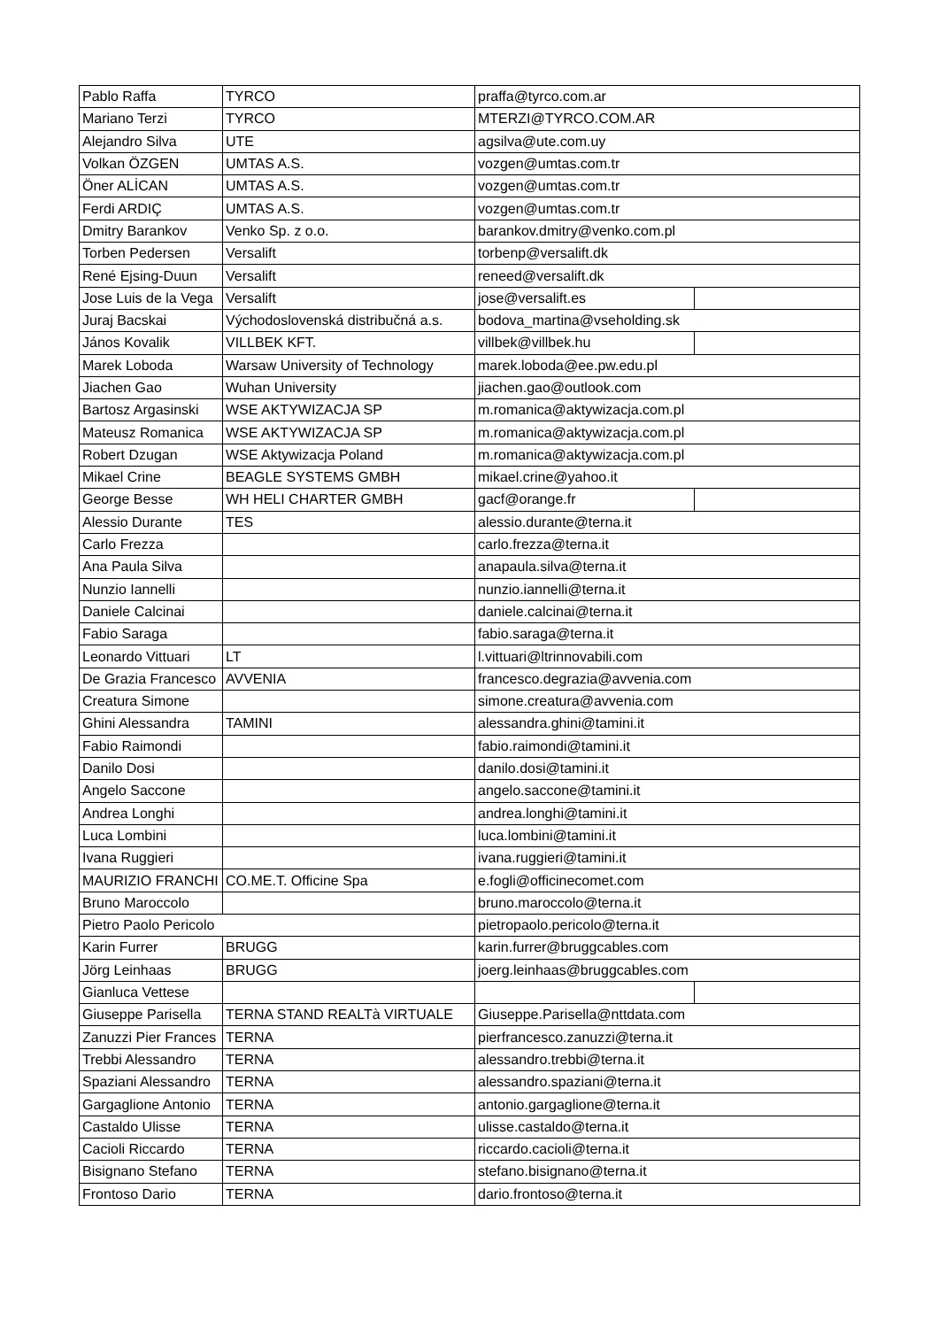| Pablo Raffa | TYRCO | praffa@tyrco.com.ar | |
| Mariano Terzi | TYRCO | MTERZI@TYRCO.COM.AR | |
| Alejandro Silva | UTE | agsilva@ute.com.uy | |
| Volkan ÖZGEN | UMTAS A.S. | vozgen@umtas.com.tr | |
| Öner ALİCAN | UMTAS A.S. | vozgen@umtas.com.tr | |
| Ferdi ARDIÇ | UMTAS A.S. | vozgen@umtas.com.tr | |
| Dmitry Barankov | Venko Sp. z o.o. | barankov.dmitry@venko.com.pl | |
| Torben Pedersen | Versalift | torbenp@versalift.dk | |
| René Ejsing-Duun | Versalift | reneed@versalift.dk | |
| Jose Luis de la Vega | Versalift | jose@versalift.es | |
| Juraj Bacskai | Východoslovenská distribučná a.s. | bodova_martina@vseholding.sk | |
| János Kovalik | VILLBEK KFT. | villbek@villbek.hu | |
| Marek Loboda | Warsaw University of Technology | marek.loboda@ee.pw.edu.pl | |
| Jiachen Gao | Wuhan University | jiachen.gao@outlook.com | |
| Bartosz Argasinski | WSE AKTYWIZACJA SP | m.romanica@aktywizacja.com.pl | |
| Mateusz Romanica | WSE AKTYWIZACJA SP | m.romanica@aktywizacja.com.pl | |
| Robert Dzugan | WSE Aktywizacja Poland | m.romanica@aktywizacja.com.pl | |
| Mikael Crine | BEAGLE SYSTEMS GMBH | mikael.crine@yahoo.it | |
| George Besse | WH HELI CHARTER GMBH | gacf@orange.fr | |
| Alessio Durante | TES | alessio.durante@terna.it | |
| Carlo Frezza | | carlo.frezza@terna.it | |
| Ana Paula Silva | | anapaula.silva@terna.it | |
| Nunzio Iannelli | | nunzio.iannelli@terna.it | |
| Daniele Calcinai | | daniele.calcinai@terna.it | |
| Fabio Saraga | | fabio.saraga@terna.it | |
| Leonardo Vittuari | LT | l.vittuari@ltrinnovabili.com | |
| De Grazia Francesco | AVVENIA | francesco.degrazia@avvenia.com | |
| Creatura Simone | | simone.creatura@avvenia.com | |
| Ghini Alessandra | TAMINI | alessandra.ghini@tamini.it | |
| Fabio Raimondi | | fabio.raimondi@tamini.it | |
| Danilo Dosi | | danilo.dosi@tamini.it | |
| Angelo Saccone | | angelo.saccone@tamini.it | |
| Andrea Longhi | | andrea.longhi@tamini.it | |
| Luca Lombini | | luca.lombini@tamini.it | |
| Ivana Ruggieri | | ivana.ruggieri@tamini.it | |
| MAURIZIO FRANCHI | CO.ME.T. Officine Spa | e.fogli@officinecomet.com | |
| Bruno Maroccolo | | bruno.maroccolo@terna.it | |
| Pietro Paolo Pericolo | | pietropaolo.pericolo@terna.it | |
| Karin Furrer | BRUGG | karin.furrer@bruggcables.com | |
| Jörg Leinhaas | BRUGG | joerg.leinhaas@bruggcables.com | |
| Gianluca Vettese | | | |
| Giuseppe Parisella | TERNA STAND REALTà VIRTUALE | Giuseppe.Parisella@nttdata.com | |
| Zanuzzi Pier Frances | TERNA | pierfrancesco.zanuzzi@terna.it | |
| Trebbi Alessandro | TERNA | alessandro.trebbi@terna.it | |
| Spaziani Alessandro | TERNA | alessandro.spaziani@terna.it | |
| Gargaglione Antonio | TERNA | antonio.gargaglione@terna.it | |
| Castaldo Ulisse | TERNA | ulisse.castaldo@terna.it | |
| Cacioli Riccardo | TERNA | riccardo.cacioli@terna.it | |
| Bisignano Stefano | TERNA | stefano.bisignano@terna.it | |
| Frontoso Dario | TERNA | dario.frontoso@terna.it | |